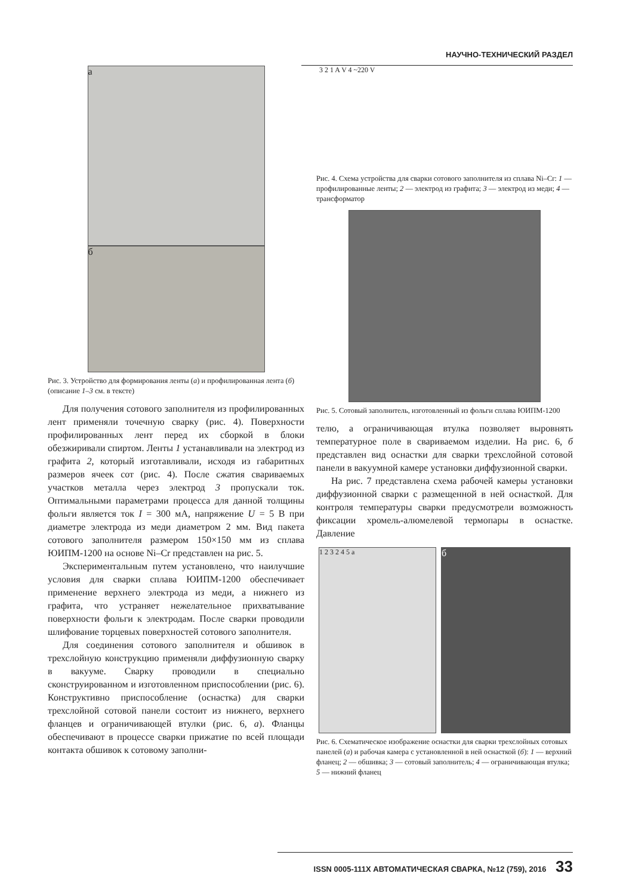НАУЧНО-ТЕХНИЧЕСКИЙ РАЗДЕЛ
а
б
Рис. 3. Устройство для формирования ленты (а) и профилированная лента (б) (описание 1–3 см. в тексте)
Для получения сотового заполнителя из профилированных лент применяли точечную сварку (рис. 4). Поверхности профилированных лент перед их сборкой в блоки обезжиривали спиртом. Ленты 1 устанавливали на электрод из графита 2, который изготавливали, исходя из габаритных размеров ячеек сот (рис. 4). После сжатия свариваемых участков металла через электрод 3 пропускали ток. Оптимальными параметрами процесса для данной толщины фольги является ток I = 300 мА, напряжение U = 5 В при диаметре электрода из меди диаметром 2 мм. Вид пакета сотового заполнителя размером 150×150 мм из сплава ЮИПМ-1200 на основе Ni–Cr представлен на рис. 5.
Экспериментальным путем установлено, что наилучшие условия для сварки сплава ЮИПМ-1200 обеспечивает применение верхнего электрода из меди, а нижнего из графита, что устраняет нежелательное прихватывание поверхности фольги к электродам. После сварки проводили шлифование торцевых поверхностей сотового заполнителя.
Для соединения сотового заполнителя и обшивок в трехслойную конструкцию применяли диффузионную сварку в вакууме. Сварку проводили в специально сконструированном и изготовленном приспособлении (рис. 6). Конструктивно приспособление (оснастка) для сварки трехслойной сотовой панели состоит из нижнего, верхнего фланцев и ограничивающей втулки (рис. 6, а). Фланцы обеспечивают в процессе сварки прижатие по всей площади контакта обшивок к сотовому заполни-
3 2 1 A V 4 ~220 V
Рис. 4. Схема устройства для сварки сотового заполнителя из сплава Ni–Cr: 1 — профилированные ленты; 2 — электрод из графита; 3 — электрод из меди; 4 — трансформатор
Рис. 5. Сотовый заполнитель, изготовленный из фольги сплава ЮИПМ-1200
телю, а ограничивающая втулка позволяет выровнять температурное поле в свариваемом изделии. На рис. 6, б представлен вид оснастки для сварки трехслойной сотовой панели в вакуумной камере установки диффузионной сварки.
На рис. 7 представлена схема рабочей камеры установки диффузионной сварки с размещенной в ней оснасткой. Для контроля температуры сварки предусмотрели возможность фиксации хромель-алюмелевой термопары в оснастке. Давление
1 2 3 2 4 5 а
б
Рис. 6. Схематическое изображение оснастки для сварки трехслойных сотовых панелей (а) и рабочая камера с установленной в ней оснасткой (б): 1 — верхний фланец; 2 — обшивка; 3 — сотовый заполнитель; 4 — ограничивающая втулка; 5 — нижний фланец
ISSN 0005-111X АВТОМАТИЧЕСКАЯ СВАРКА, №12 (759), 2016 33